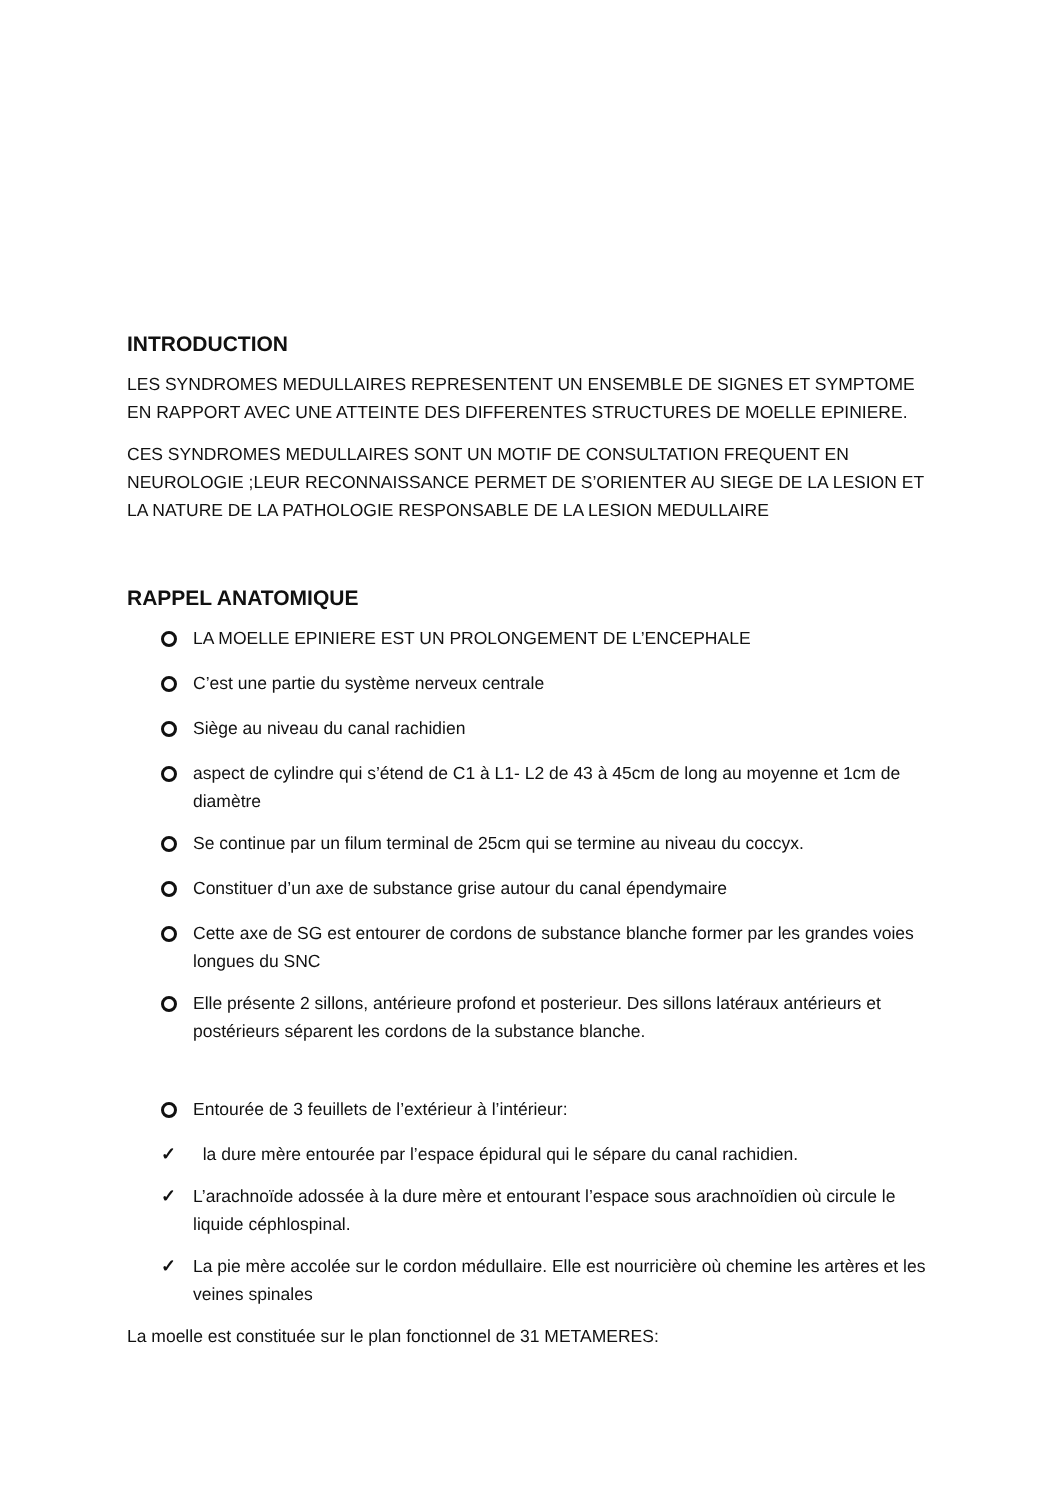INTRODUCTION
LES SYNDROMES MEDULLAIRES REPRESENTENT UN ENSEMBLE DE SIGNES ET SYMPTOME EN RAPPORT AVEC UNE ATTEINTE DES DIFFERENTES STRUCTURES DE MOELLE EPINIERE.
CES SYNDROMES MEDULLAIRES SONT UN MOTIF DE CONSULTATION FREQUENT EN NEUROLOGIE ;LEUR RECONNAISSANCE PERMET DE S’ORIENTER AU SIEGE DE LA LESION ET LA NATURE DE LA PATHOLOGIE RESPONSABLE DE LA LESION MEDULLAIRE
RAPPEL ANATOMIQUE
LA MOELLE EPINIERE EST UN PROLONGEMENT DE L’ENCEPHALE
C’est une partie du système nerveux centrale
Siège au niveau du canal rachidien
aspect de cylindre qui s’étend de C1 à L1- L2 de 43 à 45cm de long au moyenne et 1cm de diamètre
Se continue par un filum terminal de 25cm qui se termine au niveau du coccyx.
Constituer d’un axe de substance grise autour du canal épendymaire
Cette axe de SG est entourer de cordons de substance blanche former par les grandes voies longues du SNC
Elle présente 2 sillons, antérieure profond et posterieur. Des sillons latéraux antérieurs et postérieurs séparent les cordons de la substance blanche.
Entourée de 3 feuillets de l’extérieur à l’intérieur:
✓ la dure mère entourée par l’espace épidural qui le sépare du canal rachidien.
✓ L’arachnoïde adossée à la dure mère et entourant l’espace sous arachnoïdien où circule le liquide céphlospinal.
✓ La pie mère accolée sur le cordon médullaire. Elle est nourricière où chemine les artères et les veines spinales
La moelle est constituée sur le plan fonctionnel de 31 METAMERES: